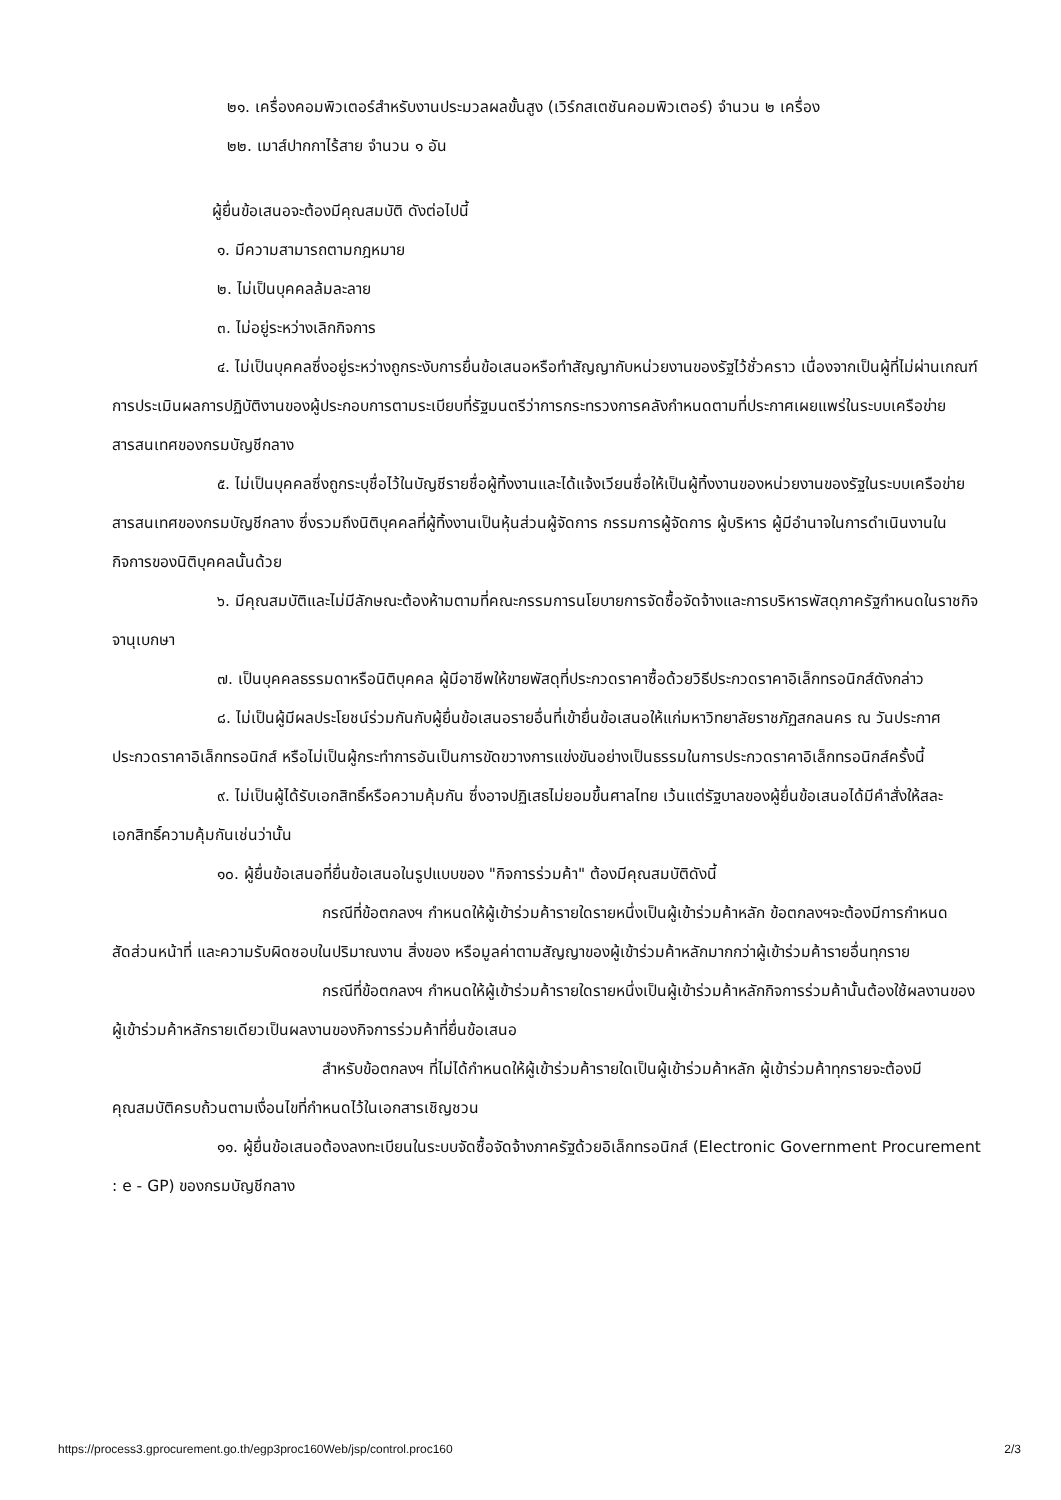๒๑. เครื่องคอมพิวเตอร์สำหรับงานประมวลผลขั้นสูง (เวิร์กสเตชันคอมพิวเตอร์) จำนวน ๒ เครื่อง
๒๒. เมาส์ปากกาไร้สาย จำนวน ๑ อัน
ผู้ยื่นข้อเสนอจะต้องมีคุณสมบัติ ดังต่อไปนี้
๑. มีความสามารถตามกฎหมาย
๒. ไม่เป็นบุคคลล้มละลาย
๓. ไม่อยู่ระหว่างเลิกกิจการ
๔. ไม่เป็นบุคคลซึ่งอยู่ระหว่างถูกระงับการยื่นข้อเสนอหรือทำสัญญากับหน่วยงานของรัฐไว้ชั่วคราว เนื่องจากเป็นผู้ที่ไม่ผ่านเกณฑ์การประเมินผลการปฏิบัติงานของผู้ประกอบการตามระเบียบที่รัฐมนตรีว่าการกระทรวงการคลังกำหนดตามที่ประกาศเผยแพร่ในระบบเครือข่ายสารสนเทศของกรมบัญชีกลาง
๕. ไม่เป็นบุคคลซึ่งถูกระบุชื่อไว้ในบัญชีรายชื่อผู้ทิ้งงานและได้แจ้งเวียนชื่อให้เป็นผู้ทิ้งงานของหน่วยงานของรัฐในระบบเครือข่ายสารสนเทศของกรมบัญชีกลาง ซึ่งรวมถึงนิติบุคคลที่ผู้ทิ้งงานเป็นหุ้นส่วนผู้จัดการ กรรมการผู้จัดการ ผู้บริหาร ผู้มีอำนาจในการดำเนินงานในกิจการของนิติบุคคลนั้นด้วย
๖. มีคุณสมบัติและไม่มีลักษณะต้องห้ามตามที่คณะกรรมการนโยบายการจัดซื้อจัดจ้างและการบริหารพัสดุภาครัฐกำหนดในราชกิจจานุเบกษา
๗. เป็นบุคคลธรรมดาหรือนิติบุคคล ผู้มีอาชีพให้ขายพัสดุที่ประกวดราคาซื้อด้วยวิธีประกวดราคาอิเล็กทรอนิกส์ดังกล่าว
๘. ไม่เป็นผู้มีผลประโยชน์ร่วมกันกับผู้ยื่นข้อเสนอรายอื่นที่เข้ายื่นข้อเสนอให้แก่มหาวิทยาลัยราชภัฏสกลนคร ณ วันประกาศประกวดราคาอิเล็กทรอนิกส์ หรือไม่เป็นผู้กระทำการอันเป็นการขัดขวางการแข่งขันอย่างเป็นธรรมในการประกวดราคาอิเล็กทรอนิกส์ครั้งนี้
๙. ไม่เป็นผู้ได้รับเอกสิทธิ์หรือความคุ้มกัน ซึ่งอาจปฏิเสธไม่ยอมขึ้นศาลไทย เว้นแต่รัฐบาลของผู้ยื่นข้อเสนอได้มีคำสั่งให้สละเอกสิทธิ์ความคุ้มกันเช่นว่านั้น
๑๐. ผู้ยื่นข้อเสนอที่ยื่นข้อเสนอในรูปแบบของ "กิจการร่วมค้า" ต้องมีคุณสมบัติดังนี้
กรณีที่ข้อตกลงฯ กำหนดให้ผู้เข้าร่วมค้ารายใดรายหนึ่งเป็นผู้เข้าร่วมค้าหลัก ข้อตกลงฯจะต้องมีการกำหนดสัดส่วนหน้าที่ และความรับผิดชอบในปริมาณงาน สิ่งของ หรือมูลค่าตามสัญญาของผู้เข้าร่วมค้าหลักมากกว่าผู้เข้าร่วมค้ารายอื่นทุกราย
กรณีที่ข้อตกลงฯ กำหนดให้ผู้เข้าร่วมค้ารายใดรายหนึ่งเป็นผู้เข้าร่วมค้าหลักกิจการร่วมค้านั้นต้องใช้ผลงานของผู้เข้าร่วมค้าหลักรายเดียวเป็นผลงานของกิจการร่วมค้าที่ยื่นข้อเสนอ
สำหรับข้อตกลงฯ ที่ไม่ได้กำหนดให้ผู้เข้าร่วมค้ารายใดเป็นผู้เข้าร่วมค้าหลัก ผู้เข้าร่วมค้าทุกรายจะต้องมีคุณสมบัติครบถ้วนตามเงื่อนไขที่กำหนดไว้ในเอกสารเชิญชวน
๑๑. ผู้ยื่นข้อเสนอต้องลงทะเบียนในระบบจัดซื้อจัดจ้างภาครัฐด้วยอิเล็กทรอนิกส์ (Electronic Government Procurement : e - GP) ของกรมบัญชีกลาง
https://process3.gprocurement.go.th/egp3proc160Web/jsp/control.proc160 2/3